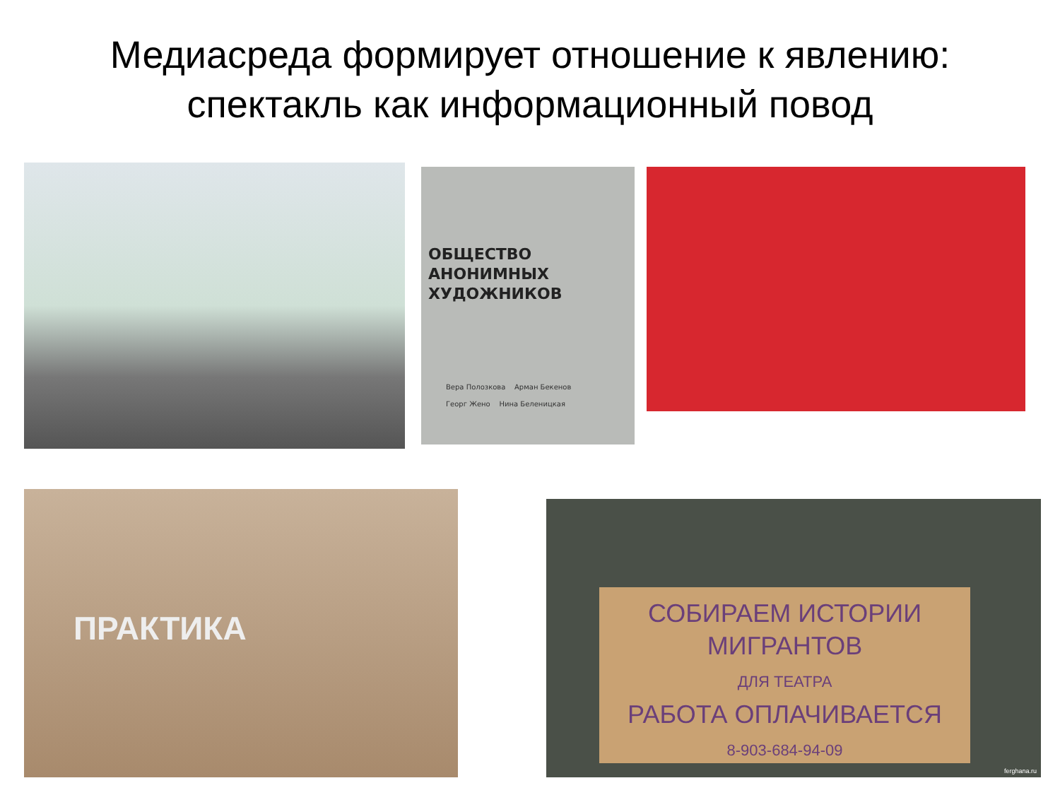Медиасреда формирует отношение к явлению:
спектакль как информационный повод
ОБЩЕСТВО
АНОНИМНЫХ
ХУДОЖНИКОВ
Вера Полозкова Арман Бекенов
Георг Жено Нина Беленицкая
ПРАКТИКА
СОБИРАЕМ ИСТОРИИ
МИГРАНТОВ
ДЛЯ ТЕАТРА
РАБОТА ОПЛАЧИВАЕТСЯ
8-903-684-94-09
ferghana.ru